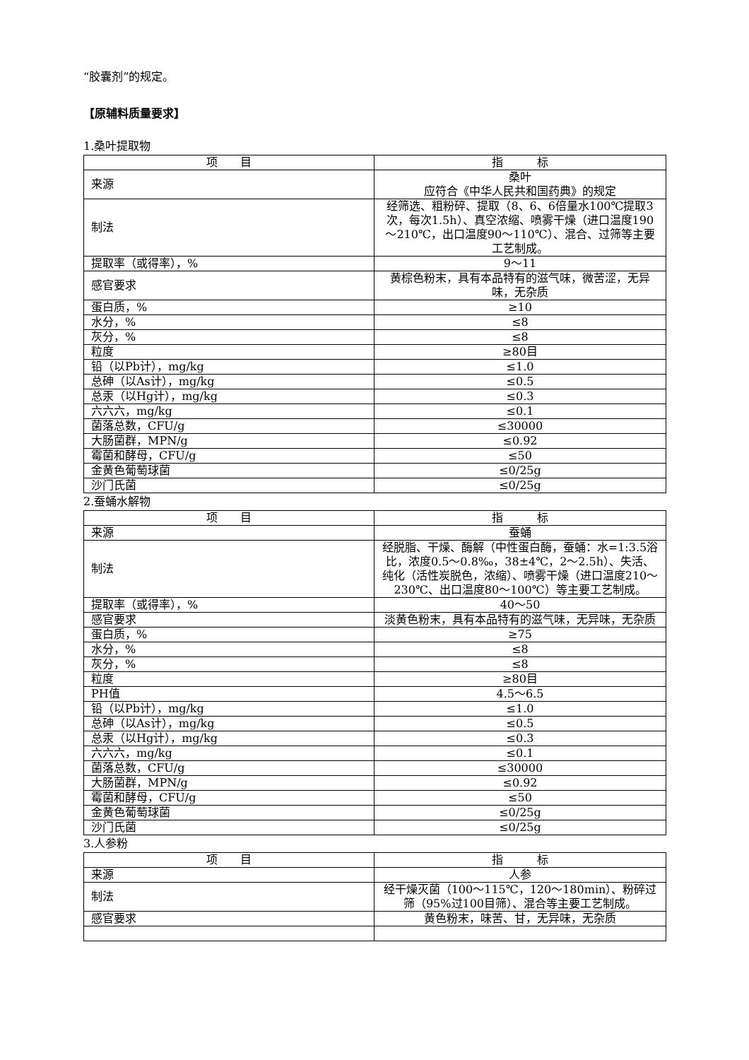“胶囊剂”的规定。
【原辅料质量要求】
1.桑叶提取物
| 项 目 | 指 标 |
| --- | --- |
| 来源 | 桑叶 应符合《中华人民共和国药典》的规定 |
| 制法 | 经筛选、粗粉碎、提取（8、6、6倍量水100℃提取3次，每次1.5h）、真空浓缩、喷雾干燥（进口温度190～210℃，出口温度90～110℃）、混合、过筛等主要工艺制成。 |
| 提取率（或得率），% | 9～11 |
| 感官要求 | 黄棕色粉末，具有本品特有的滋气味，微苦涩，无异味，无杂质 |
| 蛋白质，% | ≥10 |
| 水分，% | ≤8 |
| 灰分，% | ≤8 |
| 粒度 | ≥80目 |
| 铅（以Pb计），mg/kg | ≤1.0 |
| 总砷（以As计），mg/kg | ≤0.5 |
| 总汞（以Hg计），mg/kg | ≤0.3 |
| 六六六，mg/kg | ≤0.1 |
| 菌落总数，CFU/g | ≤30000 |
| 大肠菌群，MPN/g | ≤0.92 |
| 霉菌和酵母，CFU/g | ≤50 |
| 金黄色葡萄球菌 | ≤0/25g |
| 沙门氏菌 | ≤0/25g |
2.蚕蛹水解物
| 项 目 | 指 标 |
| --- | --- |
| 来源 | 蚕蛹 |
| 制法 | 经脱脂、干燥、酶解（中性蛋白酶，蚕蛹：水=1:3.5浴比，浓度0.5～0.8‰，38±4℃，2～2.5h）、失活、纯化（活性炭脱色，浓缩）、喷雾干燥（进口温度210～230℃、出口温度80～100℃）等主要工艺制成。 |
| 提取率（或得率），% | 40～50 |
| 感官要求 | 淡黄色粉末，具有本品特有的滋气味，无异味，无杂质 |
| 蛋白质，% | ≥75 |
| 水分，% | ≤8 |
| 灰分，% | ≤8 |
| 粒度 | ≥80目 |
| PH值 | 4.5～6.5 |
| 铅（以Pb计），mg/kg | ≤1.0 |
| 总砷（以As计），mg/kg | ≤0.5 |
| 总汞（以Hg计），mg/kg | ≤0.3 |
| 六六六，mg/kg | ≤0.1 |
| 菌落总数，CFU/g | ≤30000 |
| 大肠菌群，MPN/g | ≤0.92 |
| 霉菌和酵母，CFU/g | ≤50 |
| 金黄色葡萄球菌 | ≤0/25g |
| 沙门氏菌 | ≤0/25g |
3.人参粉
| 项 目 | 指 标 |
| --- | --- |
| 来源 | 人参 |
| 制法 | 经干燥灭菌（100～115℃，120～180min）、粉碎过筛（95%过100目筛）、混合等主要工艺制成。 |
| 感官要求 | 黄色粉末，味苦、甘，无异味，无杂质 |